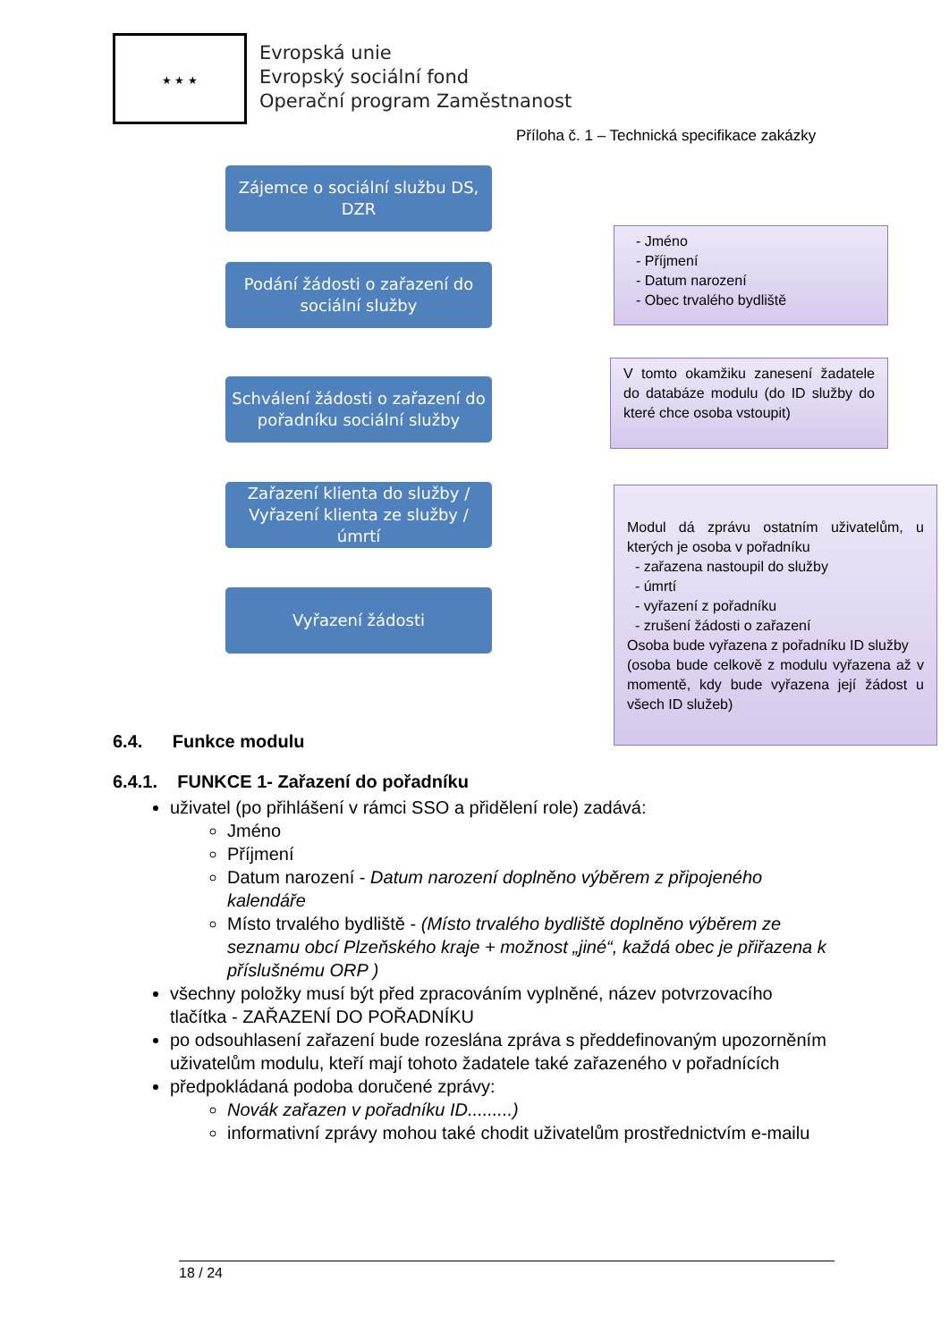★ ★ ★
Evropská unie
Evropský sociální fond
Operační program Zaměstnanost
Příloha č. 1 – Technická specifikace zakázky
Zájemce o sociální službu DS,
DZR
Podání žádosti o zařazení do
sociální služby
Schválení žádosti o zařazení do
pořadníku sociální služby
Zařazení klienta do služby /
Vyřazení klienta ze služby / úmrtí
Vyřazení žádosti
- Jméno
- Příjmení
- Datum narození
- Obec trvalého bydliště
V tomto okamžiku zanesení žadatele do databáze modulu (do ID služby do které chce osoba vstoupit)
Modul dá zprávu ostatním uživatelům, u kterých je osoba v pořadníku
- zařazena nastoupil do služby
- úmrtí
- vyřazení z pořadníku
- zrušení žádosti o zařazení
Osoba bude vyřazena z pořadníku ID služby
(osoba bude celkově z modulu vyřazena až v momentě, kdy bude vyřazena její žádost u všech ID služeb)
6.4. Funkce modulu
6.4.1. FUNKCE 1- Zařazení do pořadníku
uživatel (po přihlášení v rámci SSO a přidělení role) zadává:
Jméno
Příjmení
Datum narození - Datum narození doplněno výběrem z připojeného kalendáře
Místo trvalého bydliště - (Místo trvalého bydliště doplněno výběrem ze seznamu obcí Plzeňského kraje + možnost „jiné“, každá obec je přiřazena k příslušnému ORP )
všechny položky musí být před zpracováním vyplněné, název potvrzovacího tlačítka - ZAŘAZENÍ DO POŘADNÍKU
po odsouhlasení zařazení bude rozeslána zpráva s předdefinovaným upozorněním uživatelům modulu, kteří mají tohoto žadatele také zařazeného v pořadnících
předpokládaná podoba doručené zprávy:
Novák zařazen v pořadníku ID.........)
informativní zprávy mohou také chodit uživatelům prostřednictvím e-mailu
18 / 24